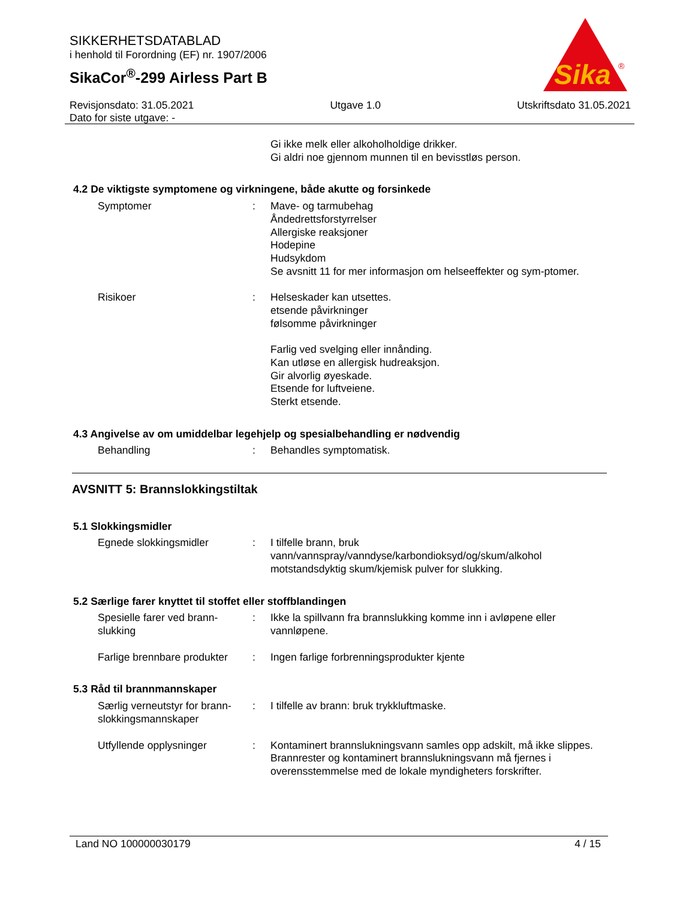SIKKERHETSDATABLAD
i henhold til Forordning (EF) nr. 1907/2006
SikaCor<sup>®</sup>-299 Airless Part B
Sika
®
Revisjonsdato: 31.05.2021
Dato for siste utgave: -
Utgave 1.0 Utskriftsdato 31.05.2021
Gi ikke melk eller alkoholholdige drikker.
Gi aldri noe gjennom munnen til en bevisstløs person.
4.2 De viktigste symptomene og virkningene, både akutte og forsinkede
Symptomer : Mave- og tarmubehag
Åndedrettsforstyrrelser
Allergiske reaksjoner
Hodepine
Hudsykdom
Se avsnitt 11 for mer informasjon om helseeffekter og sym-ptomer.
Risikoer : Helseskader kan utsettes.
etsende påvirkninger
følsomme påvirkninger
Farlig ved svelging eller innånding.
Kan utløse en allergisk hudreaksjon.
Gir alvorlig øyeskade.
Etsende for luftveiene.
Sterkt etsende.
4.3 Angivelse av om umiddelbar legehjelp og spesialbehandling er nødvendig
Behandling : Behandles symptomatisk.
AVSNITT 5: Brannslokkingstiltak
5.1 Slokkingsmidler
Egnede slokkingsmidler : I tilfelle brann, bruk vann/vannspray/vanndyse/karbondioksyd/og/skum/alkohol motstandsdyktig skum/kjemisk pulver for slukking.
5.2 Særlige farer knyttet til stoffet eller stoffblandingen
Spesielle farer ved brann-slukking
: Ikke la spillvann fra brannslukking komme inn i avløpene eller vannløpene.
Farlige brennbare produkter
: Ingen farlige forbrenningsprodukter kjente
5.3 Råd til brannmannskaper
Særlig verneutstyr for brann-slokkingsmannskaper
: I tilfelle av brann: bruk trykkluftmaske.
Utfyllende opplysninger : Kontaminert brannslukningsvann samles opp adskilt, må ikke slippes.
Brannrester og kontaminert brannslukningsvann må fjernes i overensstemmelse med de lokale myndigheters forskrifter.
Land NO 100000030179 4 / 15